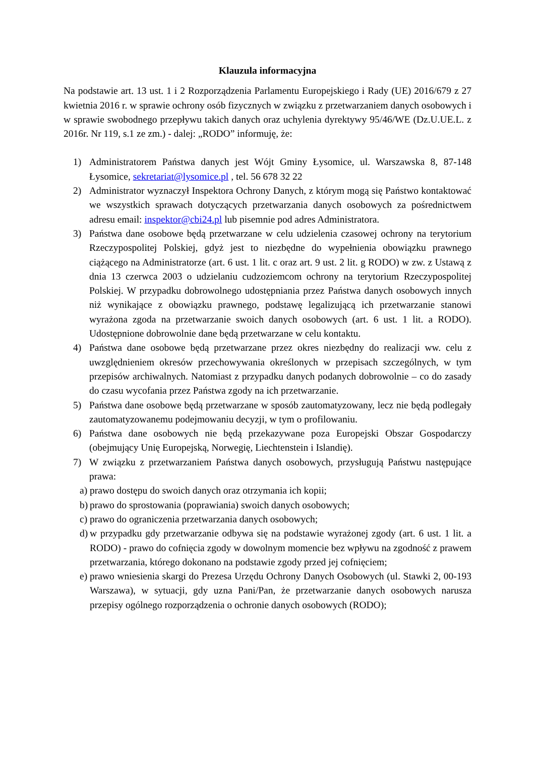Klauzula informacyjna
Na podstawie art. 13 ust. 1 i 2 Rozporządzenia Parlamentu Europejskiego i Rady (UE) 2016/679 z 27 kwietnia 2016 r. w sprawie ochrony osób fizycznych w związku z przetwarzaniem danych osobowych i w sprawie swobodnego przepływu takich danych oraz uchylenia dyrektywy 95/46/WE (Dz.U.UE.L. z 2016r. Nr 119, s.1 ze zm.) - dalej: „RODO” informuję, że:
1) Administratorem Państwa danych jest Wójt Gminy Łysomice, ul. Warszawska 8, 87-148 Łysomice, sekretariat@lysomice.pl , tel. 56 678 32 22
2) Administrator wyznaczył Inspektora Ochrony Danych, z którym mogą się Państwo kontaktować we wszystkich sprawach dotyczących przetwarzania danych osobowych za pośrednictwem adresu email: inspektor@cbi24.pl lub pisemnie pod adres Administratora.
3) Państwa dane osobowe będą przetwarzane w celu udzielenia czasowej ochrony na terytorium Rzeczypospolitej Polskiej, gdyż jest to niezbędne do wypełnienia obowiązku prawnego ciążącego na Administratorze (art. 6 ust. 1 lit. c oraz art. 9 ust. 2 lit. g RODO) w zw. z Ustawą z dnia 13 czerwca 2003 o udzielaniu cudzoziemcom ochrony na terytorium Rzeczypospolitej Polskiej. W przypadku dobrowolnego udostępniania przez Państwa danych osobowych innych niż wynikające z obowiązku prawnego, podstawę legalizującą ich przetwarzanie stanowi wyrażona zgoda na przetwarzanie swoich danych osobowych (art. 6 ust. 1 lit. a RODO). Udostępnione dobrowolnie dane będą przetwarzane w celu kontaktu.
4) Państwa dane osobowe będą przetwarzane przez okres niezbędny do realizacji ww. celu z uwzględnieniem okresów przechowywania określonych w przepisach szczególnych, w tym przepisów archiwalnych. Natomiast z przypadku danych podanych dobrowolnie – co do zasady do czasu wycofania przez Państwa zgody na ich przetwarzanie.
5) Państwa dane osobowe będą przetwarzane w sposób zautomatyzowany, lecz nie będą podlegały zautomatyzowanemu podejmowaniu decyzji, w tym o profilowaniu.
6) Państwa dane osobowych nie będą przekazywane poza Europejski Obszar Gospodarczy (obejmujący Unię Europejską, Norwegię, Liechtenstein i Islandię).
7) W związku z przetwarzaniem Państwa danych osobowych, przysługują Państwu następujące prawa:
a) prawo dostępu do swoich danych oraz otrzymania ich kopii;
b) prawo do sprostowania (poprawiania) swoich danych osobowych;
c) prawo do ograniczenia przetwarzania danych osobowych;
d) w przypadku gdy przetwarzanie odbywa się na podstawie wyrażonej zgody (art. 6 ust. 1 lit. a RODO) - prawo do cofnięcia zgody w dowolnym momencie bez wpływu na zgodność z prawem przetwarzania, którego dokonano na podstawie zgody przed jej cofnięciem;
e) prawo wniesienia skargi do Prezesa Urzędu Ochrony Danych Osobowych (ul. Stawki 2, 00-193 Warszawa), w sytuacji, gdy uzna Pani/Pan, że przetwarzanie danych osobowych narusza przepisy ogólnego rozporządzenia o ochronie danych osobowych (RODO);